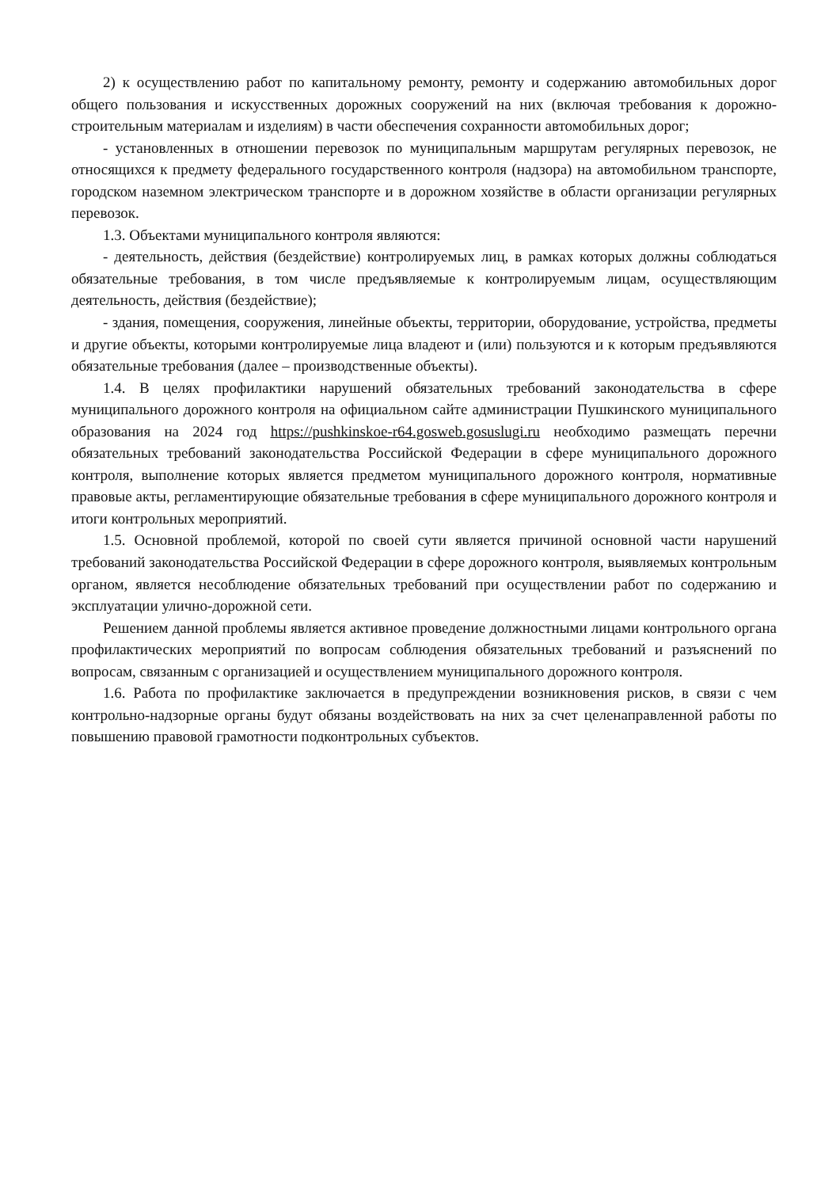2) к осуществлению работ по капитальному ремонту, ремонту и содержанию автомобильных дорог общего пользования и искусственных дорожных сооружений на них (включая требования к дорожно-строительным материалам и изделиям) в части обеспечения сохранности автомобильных дорог;
- установленных в отношении перевозок по муниципальным маршрутам регулярных перевозок, не относящихся к предмету федерального государственного контроля (надзора) на автомобильном транспорте, городском наземном электрическом транспорте и в дорожном хозяйстве в области организации регулярных перевозок.
1.3. Объектами муниципального контроля являются:
- деятельность, действия (бездействие) контролируемых лиц, в рамках которых должны соблюдаться обязательные требования, в том числе предъявляемые к контролируемым лицам, осуществляющим деятельность, действия (бездействие);
- здания, помещения, сооружения, линейные объекты, территории, оборудование, устройства, предметы и другие объекты, которыми контролируемые лица владеют и (или) пользуются и к которым предъявляются обязательные требования (далее – производственные объекты).
1.4. В целях профилактики нарушений обязательных требований законодательства в сфере муниципального дорожного контроля на официальном сайте администрации Пушкинского муниципального образования на 2024 год https://pushkinskoe-r64.gosweb.gosuslugi.ru необходимо размещать перечни обязательных требований законодательства Российской Федерации в сфере муниципального дорожного контроля, выполнение которых является предметом муниципального дорожного контроля, нормативные правовые акты, регламентирующие обязательные требования в сфере муниципального дорожного контроля и итоги контрольных мероприятий.
1.5. Основной проблемой, которой по своей сути является причиной основной части нарушений требований законодательства Российской Федерации в сфере дорожного контроля, выявляемых контрольным органом, является несоблюдение обязательных требований при осуществлении работ по содержанию и эксплуатации улично-дорожной сети.
Решением данной проблемы является активное проведение должностными лицами контрольного органа профилактических мероприятий по вопросам соблюдения обязательных требований и разъяснений по вопросам, связанным с организацией и осуществлением муниципального дорожного контроля.
1.6. Работа по профилактике заключается в предупреждении возникновения рисков, в связи с чем контрольно-надзорные органы будут обязаны воздействовать на них за счет целенаправленной работы по повышению правовой грамотности подконтрольных субъектов.